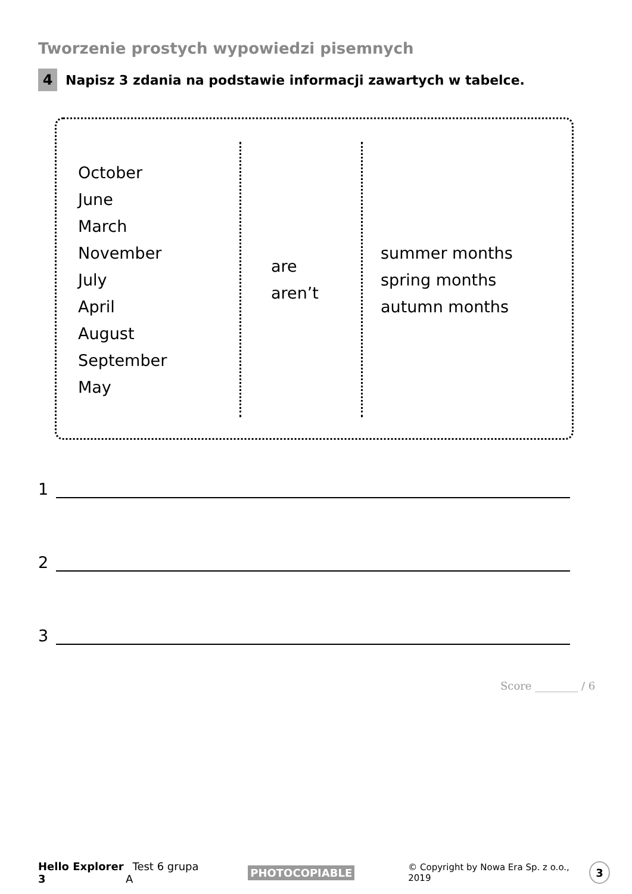Tworzenie prostych wypowiedzi pisemnych
4 Napisz 3 zdania na podstawie informacji zawartych w tabelce.
| October June March November July April August September May | are aren’t | summer months spring months autumn months |
1
2
3
Score ________ / 6
Hello Explorer 3 Test 6 grupa A PHOTOCOPIABLE © Copyright by Nowa Era Sp. z o.o., 2019 3